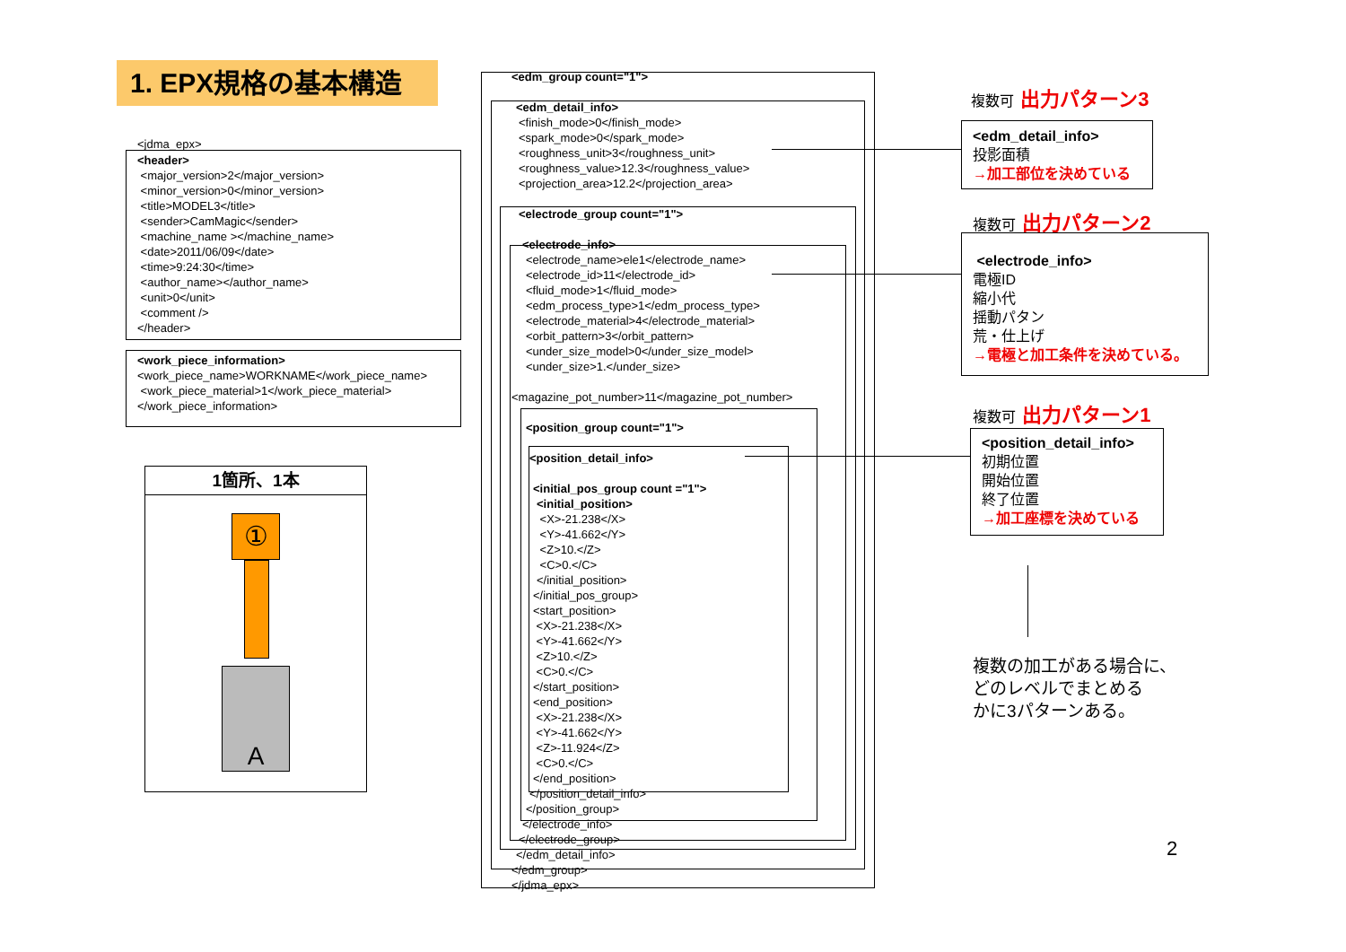1. EPX規格の基本構造
<jdma_epx>
<header>
<major_version>2</major_version>
<minor_version>0</minor_version>
<title>MODEL3</title>
<sender>CamMagic</sender>
<machine_name ></machine_name>
<date>2011/06/09</date>
<time>9:24:30</time>
<author_name></author_name>
<unit>0</unit>
<comment />
</header>
<work_piece_information>
<work_piece_name>WORKNAME</work_piece_name>
<work_piece_material>1</work_piece_material>
</work_piece_information>
1箇所、1本
①
A
<edm_group count="1">
<edm_detail_info>
<finish_mode>0</finish_mode>
<spark_mode>0</spark_mode>
<roughness_unit>3</roughness_unit>
<roughness_value>12.3</roughness_value>
<projection_area>12.2</projection_area>
<electrode_group count="1">
<electrode_info>
<electrode_name>ele1</electrode_name>
<electrode_id>11</electrode_id>
<fluid_mode>1</fluid_mode>
<edm_process_type>1</edm_process_type>
<electrode_material>4</electrode_material>
<orbit_pattern>3</orbit_pattern>
<under_size_model>0</under_size_model>
<under_size>1.</under_size>
<magazine_pot_number>11</magazine_pot_number>
<position_group count="1">
<position_detail_info>
<initial_pos_group count ="1">
<initial_position>
<X>-21.238</X>
<Y>-41.662</Y>
<Z>10.</Z>
<C>0.</C>
</initial_position>
</initial_pos_group>
<start_position>
<X>-21.238</X>
<Y>-41.662</Y>
<Z>10.</Z>
<C>0.</C>
</start_position>
<end_position>
<X>-21.238</X>
<Y>-41.662</Y>
<Z>-11.924</Z>
<C>0.</C>
</end_position>
</position_detail_info>
</position_group>
</electrode_info>
</electrode_group>
</edm_detail_info>
</edm_group>
</jdma_epx>
複数可 出力パターン3
<edm_detail_info>
投影面積
→加工部位を決めている
複数可 出力パターン2
<electrode_info>
電極ID
縮小代
揺動パタン
荒・仕上げ
→電極と加工条件を決めている。
複数可 出力パターン1
<position_detail_info>
初期位置
開始位置
終了位置
→加工座標を決めている
複数の加工がある場合に、
どのレベルでまとめる
かに3パターンある。
2